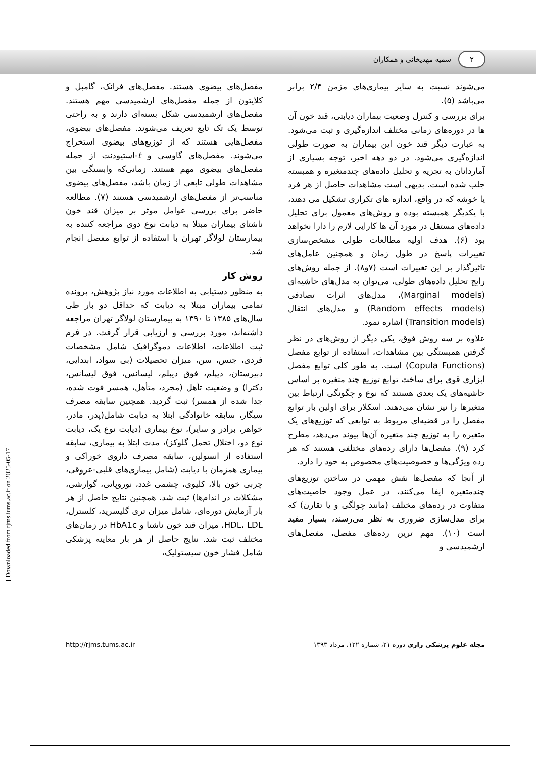۲
سمیه مهدیخانی و همکاران
می‌شوند نسبت به سایر بیماری‌های مزمن ۲/۴ برابر می‌باشد (۵).
برای بررسی و کنترل وضعیت بیماران دیابتی، قند خون آن ها در دوره‌های زمانی مختلف اندازه‌گیری و ثبت می‌شود. به عبارت دیگر قند خون این بیماران به صورت طولی اندازه‌گیری می‌شود. در دو دهه اخیر، توجه بسیاری از آماردانان به تجزیه و تحلیل داده‌های چندمتغیره و همبسته جلب شده است. بدیهی است مشاهدات حاصل از هر فرد یا خوشه که در واقع، اندازه های تکراری تشکیل می دهند، با یکدیگر همبسته بوده و روش‌های معمول برای تحلیل داده‌های مستقل در مورد آن ها کارایی لازم را دارا نخواهد بود (۶). هدف اولیه مطالعات طولی مشخص‌سازی تغییرات پاسخ در طول زمان و همچنین عامل‌های تاثیرگذار بر این تغییرات است (۷و۸). از جمله روش‌های رایج تحلیل داده‌های طولی، می‌توان به مدل‌های حاشیه‌ای (Marginal models)، مدل‌های اثرات تصادفی (Random effects models) و مدل‌های انتقال (Transition models) اشاره نمود.
علاوه بر سه روش فوق، یکی دیگر از روش‌های در نظر گرفتن همبستگی بین مشاهدات، استفاده از توابع مفصل (Copula Functions) است. به طور کلی توابع مفصل ابزاری قوی برای ساخت توابع توزیع چند متغیره بر اساس حاشیه‌های یک بعدی هستند که نوع و چگونگی ارتباط بین متغیرها را نیز نشان می‌دهند. اسکلار برای اولین بار توابع مفصل را در قضیه‌ای مربوط به توابعی که توزیع‌های یک متغیره را به توزیع چند متغیره آن‌ها پیوند می‌دهد، مطرح کرد (۹). مفصل‌ها دارای رده‌های مختلفی هستند که هر رده ویژگی‌ها و خصوصیت‌های مخصوص به خود را دارد.
از آنجا که مفصل‌ها نقش مهمی در ساختن توزیع‌های چندمتغیره ایفا می‌کنند، در عمل وجود خاصیت‌های متفاوت در رده‌های مختلف (مانند چولگی و یا تقارن) که برای مدل‌سازی ضروری به نظر می‌رسند، بسیار مفید است (۱۰). مهم ترین رده‌های مفصل، مفصل‌های ارشمیدسی و
مفصل‌های بیضوی هستند. مفصل‌های فرانک، گامبل و کلایتون از جمله مفصل‌های ارشمیدسی مهم هستند. مفصل‌های ارشمیدسی شکل بسته‌ای دارند و به راحتی توسط یک تک تابع تعریف می‌شوند. مفصل‌های بیضوی، مفصل‌هایی هستند که از توزیع‌های بیضوی استخراج می‌شوند. مفصل‌های گاوسی و t-استیودنت از جمله مفصل‌های بیضوی مهم هستند. زمانی‌که وابستگی بین مشاهدات طولی تابعی از زمان باشد، مفصل‌های بیضوی مناسب‌تر از مفصل‌های ارشمیدسی هستند (۷). مطالعه حاضر برای بررسی عوامل موثر بر میزان قند خون ناشتای بیماران مبتلا به دیابت نوع دوی مراجعه کننده به بیمارستان لولاگر تهران با استفاده از توابع مفصل انجام شد.
روش کار
به منظور دستیابی به اطلاعات مورد نیاز پژوهش، پرونده تمامی بیماران مبتلا به دیابت که حداقل دو بار طی سال‌های ۱۳۸۵ تا ۱۳۹۰ به بیمارستان لولاگر تهران مراجعه داشته‌اند، مورد بررسی و ارزیابی قرار گرفت. در فرم ثبت اطلاعات، اطلاعات دموگرافیک شامل مشخصات فردی، جنس، سن، میزان تحصیلات (بی سواد، ابتدایی، دبیرستان، دیپلم، فوق دیپلم، لیسانس، فوق لیسانس، دکترا) و وضعیت تأهل (مجرد، متأهل، همسر فوت شده، جدا شده از همسر) ثبت گردید. همچنین سابقه مصرف سیگار، سابقه خانوادگی ابتلا به دیابت شامل(پدر، مادر، خواهر، برادر و سایر)، نوع بیماری (دیابت نوع یک، دیابت نوع دو، اختلال تحمل گلوکز)، مدت ابتلا به بیماری، سابقه استفاده از انسولین، سابقه مصرف داروی خوراکی و بیماری همزمان با دیابت (شامل بیماری‌های قلبی-عروقی، چربی خون بالا، کلیوی، چشمی غدد، نوروپاتی، گوارشی، مشکلات در اندام‌ها) ثبت شد. همچنین نتایج حاصل از هر بار آزمایش دوره‌ای، شامل میزان تری گلیسرید، کلسترل، HDL، LDL، میزان قند خون ناشتا و HbA1c در زمان‌های مختلف ثبت شد. نتایج حاصل از هر بار معاینه پزشکی شامل فشار خون سیستولیک،
http://rjms.tums.ac.ir مجله علوم پزشکی رازی دوره ۲۱، شماره ۱۲۲، مرداد ۱۳۹۳
[ Downloaded from rjms.iums.ac.ir on 2025-05-17 ]